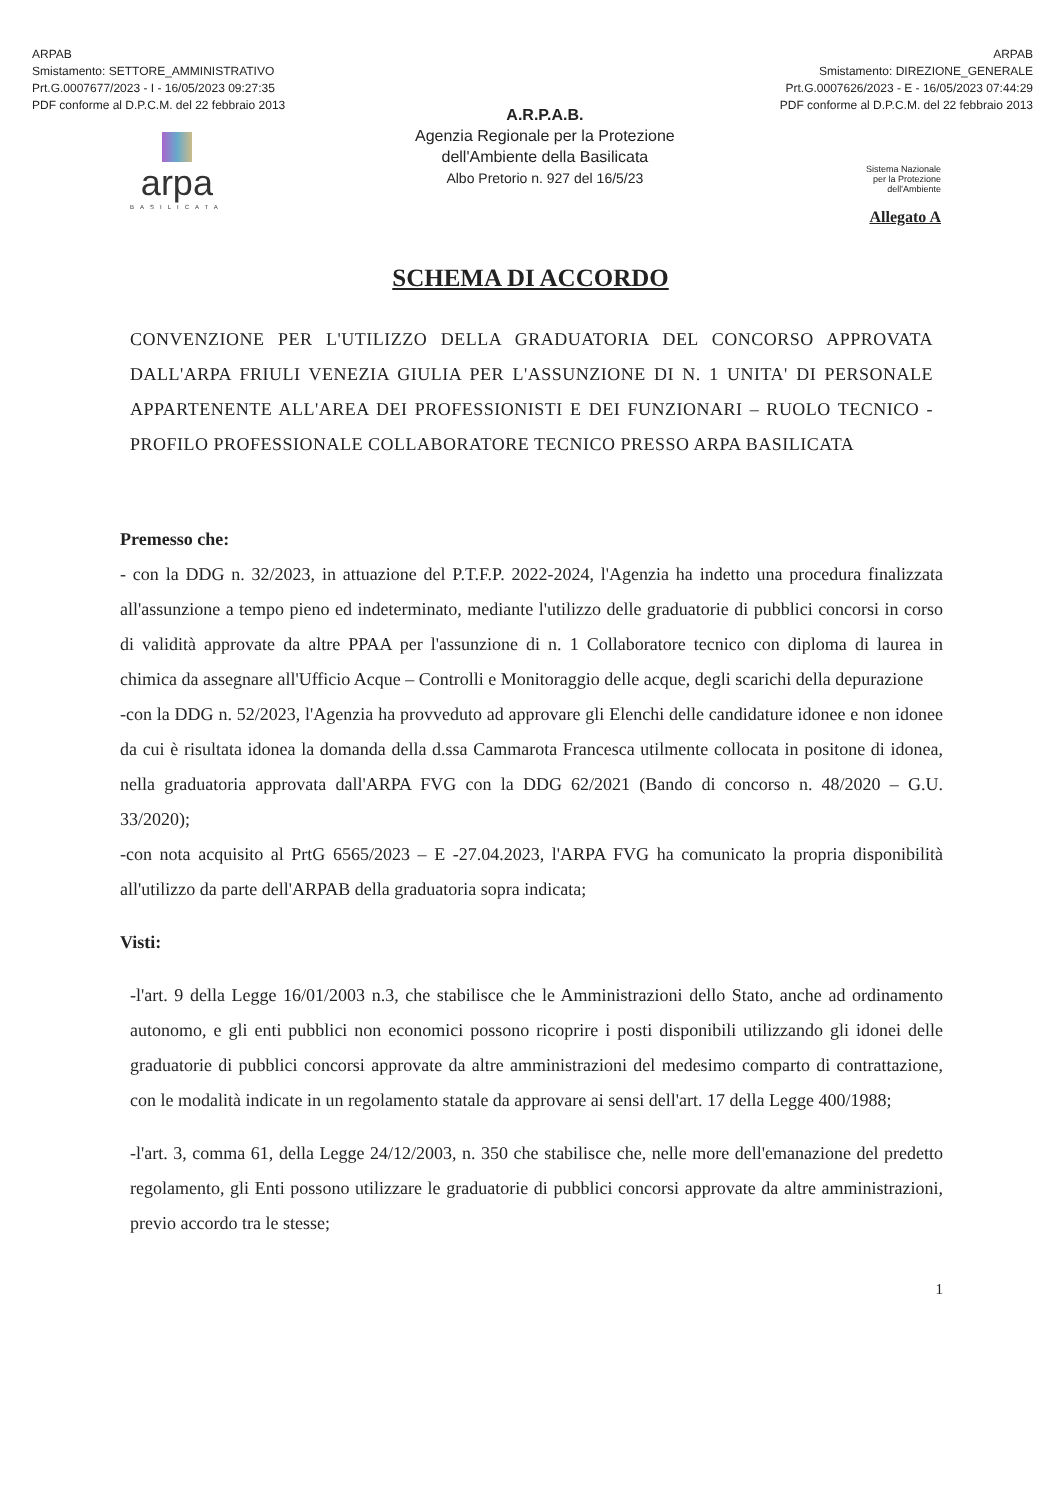ARPAB
Smistamento: SETTORE_AMMINISTRATIVO
Prt.G.0007677/2023 - I - 16/05/2023 09:27:35
PDF conforme al D.P.C.M. del 22 febbraio 2013
ARPAB
Smistamento: DIREZIONE_GENERALE
Prt.G.0007626/2023 - E - 16/05/2023 07:44:29
PDF conforme al D.P.C.M. del 22 febbraio 2013
arpa
BASILICATA
A.R.P.A.B.
Agenzia Regionale per la Protezione
dell'Ambiente della Basilicata
Albo Pretorio n. 927 del 16/5/23
Sistema Nazionale
per la Protezione
dell'Ambiente
Allegato A
SCHEMA DI ACCORDO
CONVENZIONE PER L'UTILIZZO DELLA GRADUATORIA DEL CONCORSO APPROVATA DALL'ARPA FRIULI VENEZIA GIULIA PER L'ASSUNZIONE DI N. 1 UNITA' DI PERSONALE APPARTENENTE ALL'AREA DEI PROFESSIONISTI E DEI FUNZIONARI – RUOLO TECNICO - PROFILO PROFESSIONALE COLLABORATORE TECNICO PRESSO ARPA BASILICATA
Premesso che:
- con la DDG n. 32/2023, in attuazione del P.T.F.P. 2022-2024, l'Agenzia ha indetto una procedura finalizzata all'assunzione a tempo pieno ed indeterminato, mediante l'utilizzo delle graduatorie di pubblici concorsi in corso di validità approvate da altre PPAA per l'assunzione di n. 1 Collaboratore tecnico con diploma di laurea in chimica da assegnare all'Ufficio Acque – Controlli e Monitoraggio delle acque, degli scarichi della depurazione
-con la DDG n. 52/2023, l'Agenzia ha provveduto ad approvare gli Elenchi delle candidature idonee e non idonee da cui è risultata idonea la domanda della d.ssa Cammarota Francesca utilmente collocata in positone di idonea, nella graduatoria approvata dall'ARPA FVG con la DDG 62/2021 (Bando di concorso n. 48/2020 – G.U. 33/2020);
-con nota acquisito al PrtG 6565/2023 – E -27.04.2023, l'ARPA FVG ha comunicato la propria disponibilità all'utilizzo da parte dell'ARPAB della graduatoria sopra indicata;
Visti:
-l'art. 9 della Legge 16/01/2003 n.3, che stabilisce che le Amministrazioni dello Stato, anche ad ordinamento autonomo, e gli enti pubblici non economici possono ricoprire i posti disponibili utilizzando gli idonei delle graduatorie di pubblici concorsi approvate da altre amministrazioni del medesimo comparto di contrattazione, con le modalità indicate in un regolamento statale da approvare ai sensi dell'art. 17 della Legge 400/1988;
-l'art. 3, comma 61, della Legge 24/12/2003, n. 350 che stabilisce che, nelle more dell'emanazione del predetto regolamento, gli Enti possono utilizzare le graduatorie di pubblici concorsi approvate da altre amministrazioni, previo accordo tra le stesse;
1